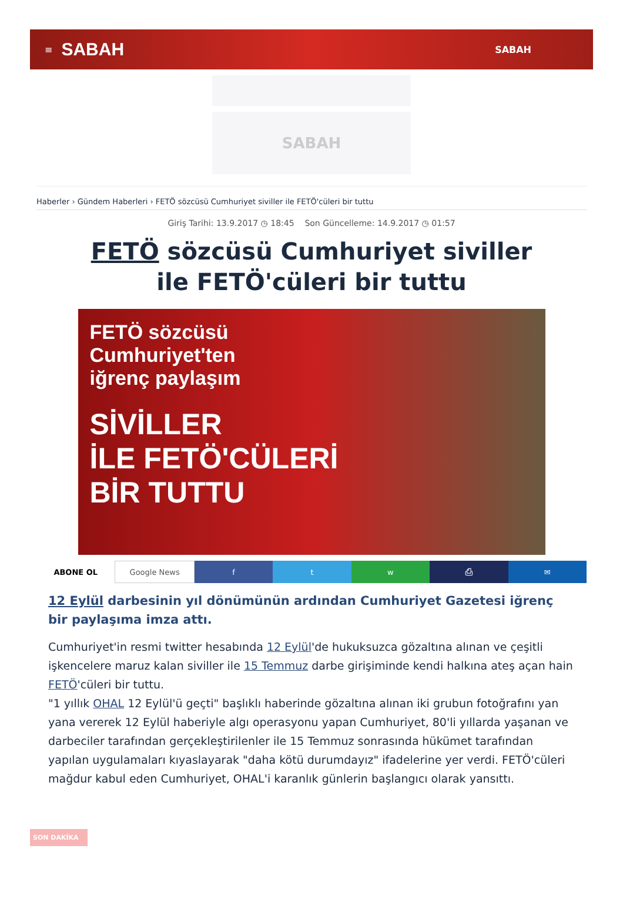≡ SABAH SABAH
SABAH
Haberler › Gündem Haberleri › FETÖ sözcüsü Cumhuriyet siviller ile FETÖ'cüleri bir tuttu
Giriş Tarihi: 13.9.2017 ◷ 18:45 Son Güncelleme: 14.9.2017 ◷ 01:57
FETÖ sözcüsü Cumhuriyet siviller ile FETÖ'cüleri bir tuttu
FETÖ sözcüsü
Cumhuriyet'ten
iğrenç paylaşım
SİVİLLER
İLE FETÖ'CÜLERİ
BİR TUTTU
ABONE OL Google News f t w ⎙ ✉
12 Eylül darbesinin yıl dönümünün ardından Cumhuriyet Gazetesi iğrenç bir paylaşıma imza attı.
Cumhuriyet'in resmi twitter hesabında 12 Eylül'de hukuksuzca gözaltına alınan ve çeşitli işkencelere maruz kalan siviller ile 15 Temmuz darbe girişiminde kendi halkına ateş açan hain FETÖ'cüleri bir tuttu.
"1 yıllık OHAL 12 Eylül'ü geçti" başlıklı haberinde gözaltına alınan iki grubun fotoğrafını yan yana vererek 12 Eylül haberiyle algı operasyonu yapan Cumhuriyet, 80'li yıllarda yaşanan ve darbeciler tarafından gerçekleştirilenler ile 15 Temmuz sonrasında hükümet tarafından yapılan uygulamaları kıyaslayarak "daha kötü durumdayız" ifadelerine yer verdi. FETÖ'cüleri mağdur kabul eden Cumhuriyet, OHAL'i karanlık günlerin başlangıcı olarak yansıttı.
SON DAKİKA